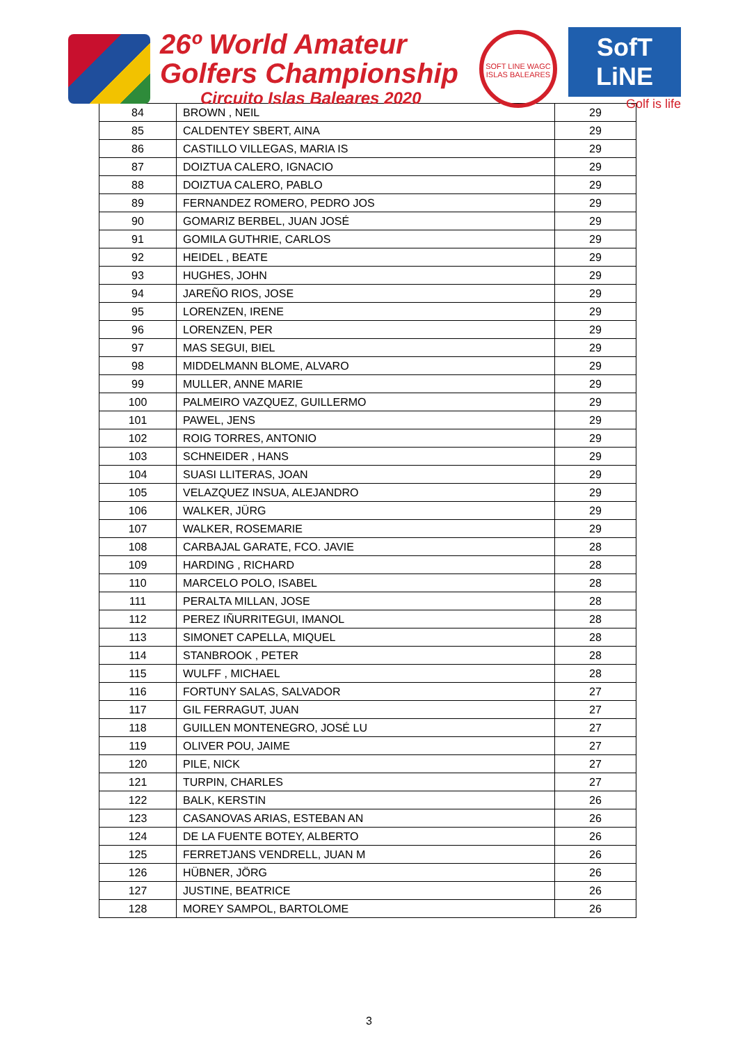26º World Amateur
Golfers Championship
Circuito Islas Baleares 2020
SOFT LINE WAGC ISLAS BALEARES
SofT LiNE
Golf is life
| 84 | BROWN , NEIL | 29 |
| 85 | CALDENTEY SBERT, AINA | 29 |
| 86 | CASTILLO VILLEGAS, MARIA IS | 29 |
| 87 | DOIZTUA CALERO, IGNACIO | 29 |
| 88 | DOIZTUA CALERO, PABLO | 29 |
| 89 | FERNANDEZ ROMERO, PEDRO JOS | 29 |
| 90 | GOMARIZ BERBEL, JUAN JOSÉ | 29 |
| 91 | GOMILA GUTHRIE, CARLOS | 29 |
| 92 | HEIDEL , BEATE | 29 |
| 93 | HUGHES, JOHN | 29 |
| 94 | JAREÑO RIOS, JOSE | 29 |
| 95 | LORENZEN, IRENE | 29 |
| 96 | LORENZEN, PER | 29 |
| 97 | MAS SEGUI, BIEL | 29 |
| 98 | MIDDELMANN BLOME, ALVARO | 29 |
| 99 | MULLER, ANNE MARIE | 29 |
| 100 | PALMEIRO VAZQUEZ, GUILLERMO | 29 |
| 101 | PAWEL, JENS | 29 |
| 102 | ROIG TORRES, ANTONIO | 29 |
| 103 | SCHNEIDER , HANS | 29 |
| 104 | SUASI LLITERAS, JOAN | 29 |
| 105 | VELAZQUEZ INSUA, ALEJANDRO | 29 |
| 106 | WALKER, JÜRG | 29 |
| 107 | WALKER, ROSEMARIE | 29 |
| 108 | CARBAJAL GARATE, FCO. JAVIE | 28 |
| 109 | HARDING , RICHARD | 28 |
| 110 | MARCELO POLO, ISABEL | 28 |
| 111 | PERALTA MILLAN, JOSE | 28 |
| 112 | PEREZ IÑURRITEGUI, IMANOL | 28 |
| 113 | SIMONET CAPELLA, MIQUEL | 28 |
| 114 | STANBROOK , PETER | 28 |
| 115 | WULFF , MICHAEL | 28 |
| 116 | FORTUNY SALAS, SALVADOR | 27 |
| 117 | GIL FERRAGUT, JUAN | 27 |
| 118 | GUILLEN MONTENEGRO, JOSÉ LU | 27 |
| 119 | OLIVER POU, JAIME | 27 |
| 120 | PILE, NICK | 27 |
| 121 | TURPIN, CHARLES | 27 |
| 122 | BALK, KERSTIN | 26 |
| 123 | CASANOVAS ARIAS, ESTEBAN AN | 26 |
| 124 | DE LA FUENTE BOTEY, ALBERTO | 26 |
| 125 | FERRETJANS VENDRELL, JUAN M | 26 |
| 126 | HÜBNER, JÖRG | 26 |
| 127 | JUSTINE, BEATRICE | 26 |
| 128 | MOREY SAMPOL, BARTOLOME | 26 |
3